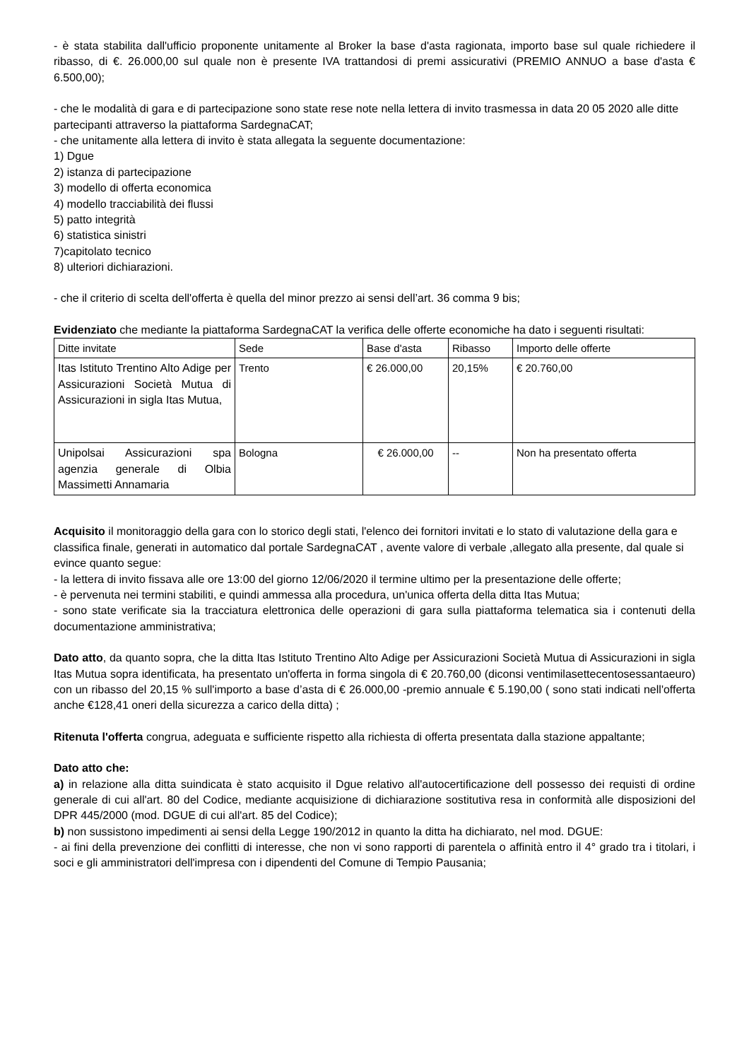- è stata stabilita dall'ufficio proponente unitamente al Broker la base d'asta ragionata, importo base sul quale richiedere il ribasso, di €. 26.000,00 sul quale non è presente IVA trattandosi di premi assicurativi (PREMIO ANNUO a base d'asta € 6.500,00);
- che le modalità di gara e di partecipazione sono state rese note nella lettera di invito trasmessa in data 20 05 2020 alle ditte partecipanti attraverso la piattaforma SardegnaCAT;
- che unitamente alla lettera di invito è stata allegata la seguente documentazione:
1) Dgue
2) istanza di partecipazione
3) modello di offerta economica
4) modello tracciabilità dei flussi
5) patto integrità
6) statistica sinistri
7)capitolato tecnico
8) ulteriori dichiarazioni.
- che il criterio di scelta dell'offerta è quella del minor prezzo ai sensi dell’art. 36 comma 9 bis;
Evidenziato che mediante la piattaforma SardegnaCAT la verifica delle offerte economiche ha dato i seguenti risultati:
| Ditte invitate | Sede | Base d'asta | Ribasso | Importo delle offerte |
| Itas Istituto Trentino Alto Adige per Assicurazioni Società Mutua di Assicurazioni in sigla Itas Mutua, | Trento | € 26.000,00 | 20,15% | € 20.760,00 |
| Unipolsai Assicurazioni spa agenzia generale di Olbia Massimetti Annamaria | Bologna | € 26.000,00 | -- | Non ha presentato offerta |
Acquisito il monitoraggio della gara con lo storico degli stati, l'elenco dei fornitori invitati e lo stato di valutazione della gara e classifica finale, generati in automatico dal portale SardegnaCAT , avente valore di verbale ,allegato alla presente, dal quale si evince quanto segue:
- la lettera di invito fissava alle ore 13:00 del giorno 12/06/2020 il termine ultimo per la presentazione delle offerte;
- è pervenuta nei termini stabiliti, e quindi ammessa alla procedura, un'unica offerta della ditta Itas Mutua;
- sono state verificate sia la tracciatura elettronica delle operazioni di gara sulla piattaforma telematica sia i contenuti della documentazione amministrativa;
Dato atto, da quanto sopra, che la ditta Itas Istituto Trentino Alto Adige per Assicurazioni Società Mutua di Assicurazioni in sigla Itas Mutua sopra identificata, ha presentato un'offerta in forma singola di € 20.760,00 (diconsi ventimilasettecentosessantaeuro) con un ribasso del 20,15 % sull'importo a base d’asta di € 26.000,00 -premio annuale € 5.190,00 ( sono stati indicati nell'offerta anche €128,41 oneri della sicurezza a carico della ditta) ;
Ritenuta l'offerta congrua, adeguata e sufficiente rispetto alla richiesta di offerta presentata dalla stazione appaltante;
Dato atto che:
a) in relazione alla ditta suindicata è stato acquisito il Dgue relativo all'autocertificazione dell possesso dei requisti di ordine generale di cui all'art. 80 del Codice, mediante acquisizione di dichiarazione sostitutiva resa in conformità alle disposizioni del DPR 445/2000 (mod. DGUE di cui all'art. 85 del Codice);
b) non sussistono impedimenti ai sensi della Legge 190/2012 in quanto la ditta ha dichiarato, nel mod. DGUE:
- ai fini della prevenzione dei conflitti di interesse, che non vi sono rapporti di parentela o affinità entro il 4° grado tra i titolari, i soci e gli amministratori dell'impresa con i dipendenti del Comune di Tempio Pausania;